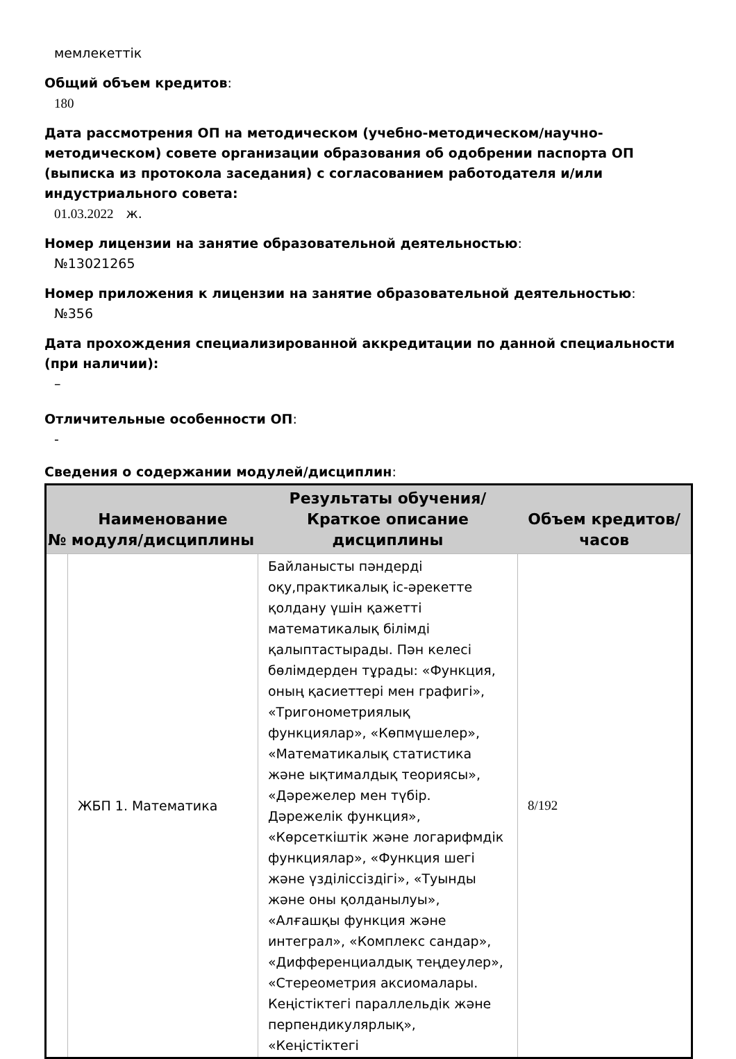мемлекеттік
Общий объем кредитов:
180
Дата рассмотрения ОП на методическом (учебно-методическом/научно-методическом) совете организации образования об одобрении паспорта ОП (выписка из протокола заседания) с согласованием работодателя и/или индустриального совета:
01.03.2022 ж.
Номер лицензии на занятие образовательной деятельностью:
№13021265
Номер приложения к лицензии на занятие образовательной деятельностью:
№356
Дата прохождения специализированной аккредитации по данной специальности (при наличии):
–
Отличительные особенности ОП:
-
Сведения о содержании модулей/дисциплин:
| № | Наименование модуля/дисциплины | Результаты обучения/Краткое описание дисциплины | Объем кредитов/часов |
| --- | --- | --- | --- |
| | ЖБП 1. Математика | Байланысты пәндерді оқу,практикалық іс-әрекетте қолдану үшін қажетті математикалық білімді қалыптастырады. Пән келесі бөлімдерден тұрады: «Функция, оның қасиеттері мен графигі», «Тригонометриялық функциялар», «Көпмүшелер», «Математикалық статистика және ықтималдық теориясы», «Дәрежелер мен түбір. Дәрежелік функция», «Көрсеткіштік және логарифмдік функциялар», «Функция шегі және үзділіссіздігі», «Туынды және оны қолданылуы», «Алғашқы функция және интеграл», «Комплекс сандар», «Дифференциалдық теңдеулер», «Стереометрия аксиомалары. Кеңістіктегі параллельдік және перпендикулярлық», «Кеңістіктегі | 8/192 |